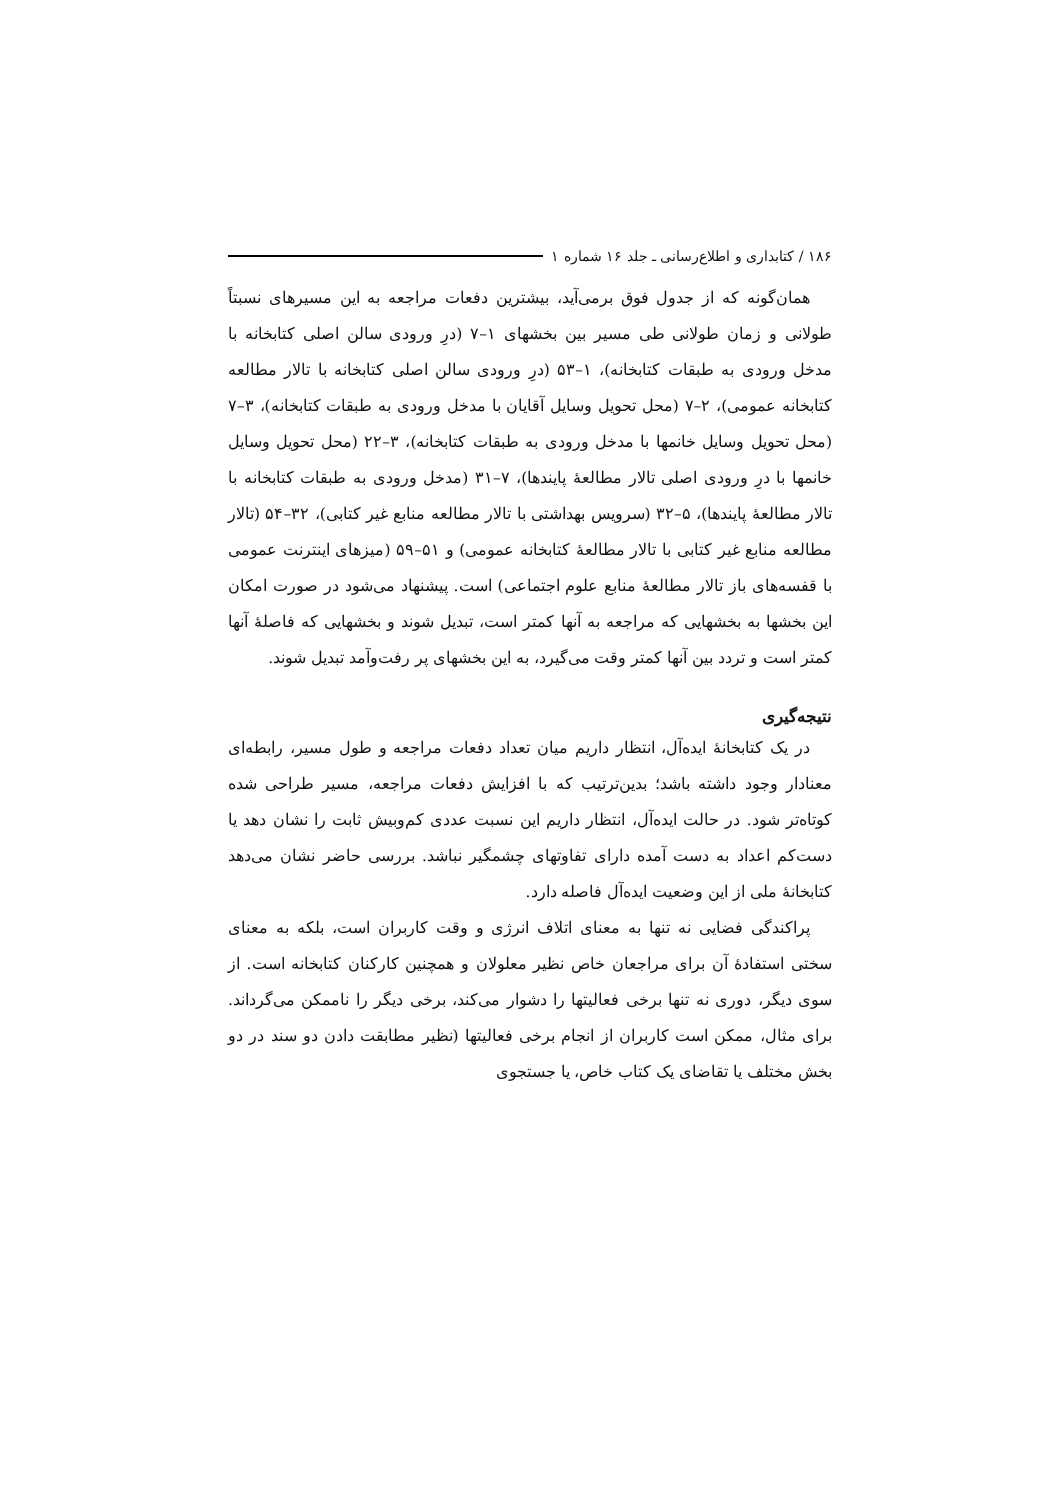۱۸۶ / کتابداری و اطلاع‌رسانی ـ جلد ۱۶ شماره ۱
همان‌گونه که از جدول فوق برمی‌آید، بیشترین دفعات مراجعه به این مسیرهای نسبتاً طولانی و زمان طولانی طی مسیر بین بخشهای ۱–۷ (درِ ورودی سالن اصلی کتابخانه با مدخل ورودی به طبقات کتابخانه)، ۱–۵۳ (درِ ورودی سالن اصلی کتابخانه با تالار مطالعه کتابخانه عمومی)، ۲–۷ (محل تحویل وسایل آقایان با مدخل ورودی به طبقات کتابخانه)، ۳–۷ (محل تحویل وسایل خانمها با مدخل ورودی به طبقات کتابخانه)، ۳–۲۲ (محل تحویل وسایل خانمها با درِ ورودی اصلی تالار مطالعهٔ پایندها)، ۷–۳۱ (مدخل ورودی به طبقات کتابخانه با تالار مطالعهٔ پایندها)، ۵–۳۲ (سرویس بهداشتی با تالار مطالعه منابع غیر کتابی)، ۳۲–۵۴ (تالار مطالعه منابع غیر کتابی با تالار مطالعهٔ کتابخانه عمومی) و ۵۱–۵۹ (میزهای اینترنت عمومی با قفسه‌های باز تالار مطالعهٔ منابع علوم اجتماعی) است. پیشنهاد می‌شود در صورت امکان این بخشها به بخشهایی که مراجعه به آنها کمتر است، تبدیل شوند و بخشهایی که فاصلهٔ آنها کمتر است و تردد بین آنها کمتر وقت می‌گیرد، به این بخشهای پر رفت‌وآمد تبدیل شوند.
نتیجه‌گیری
در یک کتابخانهٔ ایده‌آل، انتظار داریم میان تعداد دفعات مراجعه و طول مسیر، رابطه‌ای معنادار وجود داشته باشد؛ بدین‌ترتیب که با افزایش دفعات مراجعه، مسیر طراحی شده کوتاه‌تر شود. در حالت ایده‌آل، انتظار داریم این نسبت عددی کم‌وبیش ثابت را نشان دهد یا دست‌کم اعداد به دست آمده دارای تفاوتهای چشمگیر نباشد. بررسی حاضر نشان می‌دهد کتابخانهٔ ملی از این وضعیت ایده‌آل فاصله دارد.
پراکندگی فضایی نه تنها به معنای اتلاف انرژی و وقت کاربران است، بلکه به معنای سختی استفادهٔ آن برای مراجعان خاص نظیر معلولان و همچنین کارکنان کتابخانه است. از سوی دیگر، دوری نه تنها برخی فعالیتها را دشوار می‌کند، برخی دیگر را ناممکن می‌گرداند. برای مثال، ممکن است کاربران از انجام برخی فعالیتها (نظیر مطابقت دادن دو سند در دو بخش مختلف یا تقاضای یک کتاب خاص، یا جستجوی